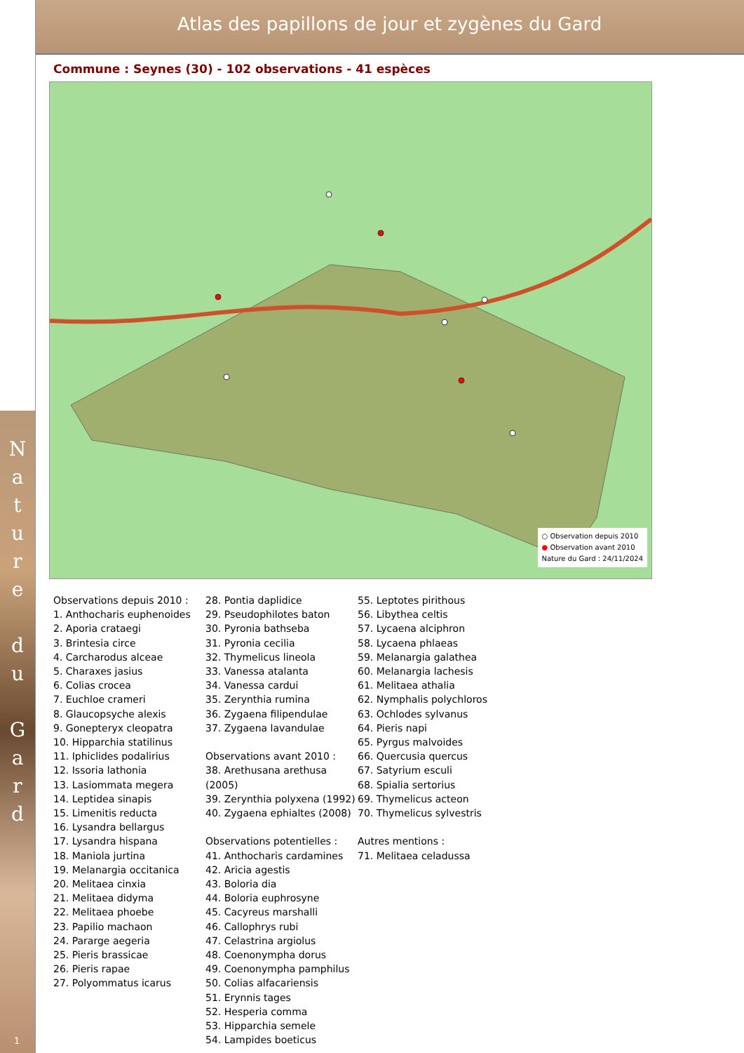Atlas des papillons de jour et zygènes du Gard
N
a
t
u
r
e
d
u
G
a
r
d
1
Commune : Seynes (30) - 102 observations - 41 espèces
○ Observation depuis 2010
● Observation avant 2010
Nature du Gard : 24/11/2024
Observations depuis 2010 :
1. Anthocharis euphenoides
2. Aporia crataegi
3. Brintesia circe
4. Carcharodus alceae
5. Charaxes jasius
6. Colias crocea
7. Euchloe crameri
8. Glaucopsyche alexis
9. Gonepteryx cleopatra
10. Hipparchia statilinus
11. Iphiclides podalirius
12. Issoria lathonia
13. Lasiommata megera
14. Leptidea sinapis
15. Limenitis reducta
16. Lysandra bellargus
17. Lysandra hispana
18. Maniola jurtina
19. Melanargia occitanica
20. Melitaea cinxia
21. Melitaea didyma
22. Melitaea phoebe
23. Papilio machaon
24. Pararge aegeria
25. Pieris brassicae
26. Pieris rapae
27. Polyommatus icarus
28. Pontia daplidice
29. Pseudophilotes baton
30. Pyronia bathseba
31. Pyronia cecilia
32. Thymelicus lineola
33. Vanessa atalanta
34. Vanessa cardui
35. Zerynthia rumina
36. Zygaena filipendulae
37. Zygaena lavandulae
Observations avant 2010 :
38. Arethusana arethusa (2005)
39. Zerynthia polyxena (1992)
40. Zygaena ephialtes (2008)
Observations potentielles :
41. Anthocharis cardamines
42. Aricia agestis
43. Boloria dia
44. Boloria euphrosyne
45. Cacyreus marshalli
46. Callophrys rubi
47. Celastrina argiolus
48. Coenonympha dorus
49. Coenonympha pamphilus
50. Colias alfacariensis
51. Erynnis tages
52. Hesperia comma
53. Hipparchia semele
54. Lampides boeticus
55. Leptotes pirithous
56. Libythea celtis
57. Lycaena alciphron
58. Lycaena phlaeas
59. Melanargia galathea
60. Melanargia lachesis
61. Melitaea athalia
62. Nymphalis polychloros
63. Ochlodes sylvanus
64. Pieris napi
65. Pyrgus malvoides
66. Quercusia quercus
67. Satyrium esculi
68. Spialia sertorius
69. Thymelicus acteon
70. Thymelicus sylvestris
Autres mentions :
71. Melitaea celadussa